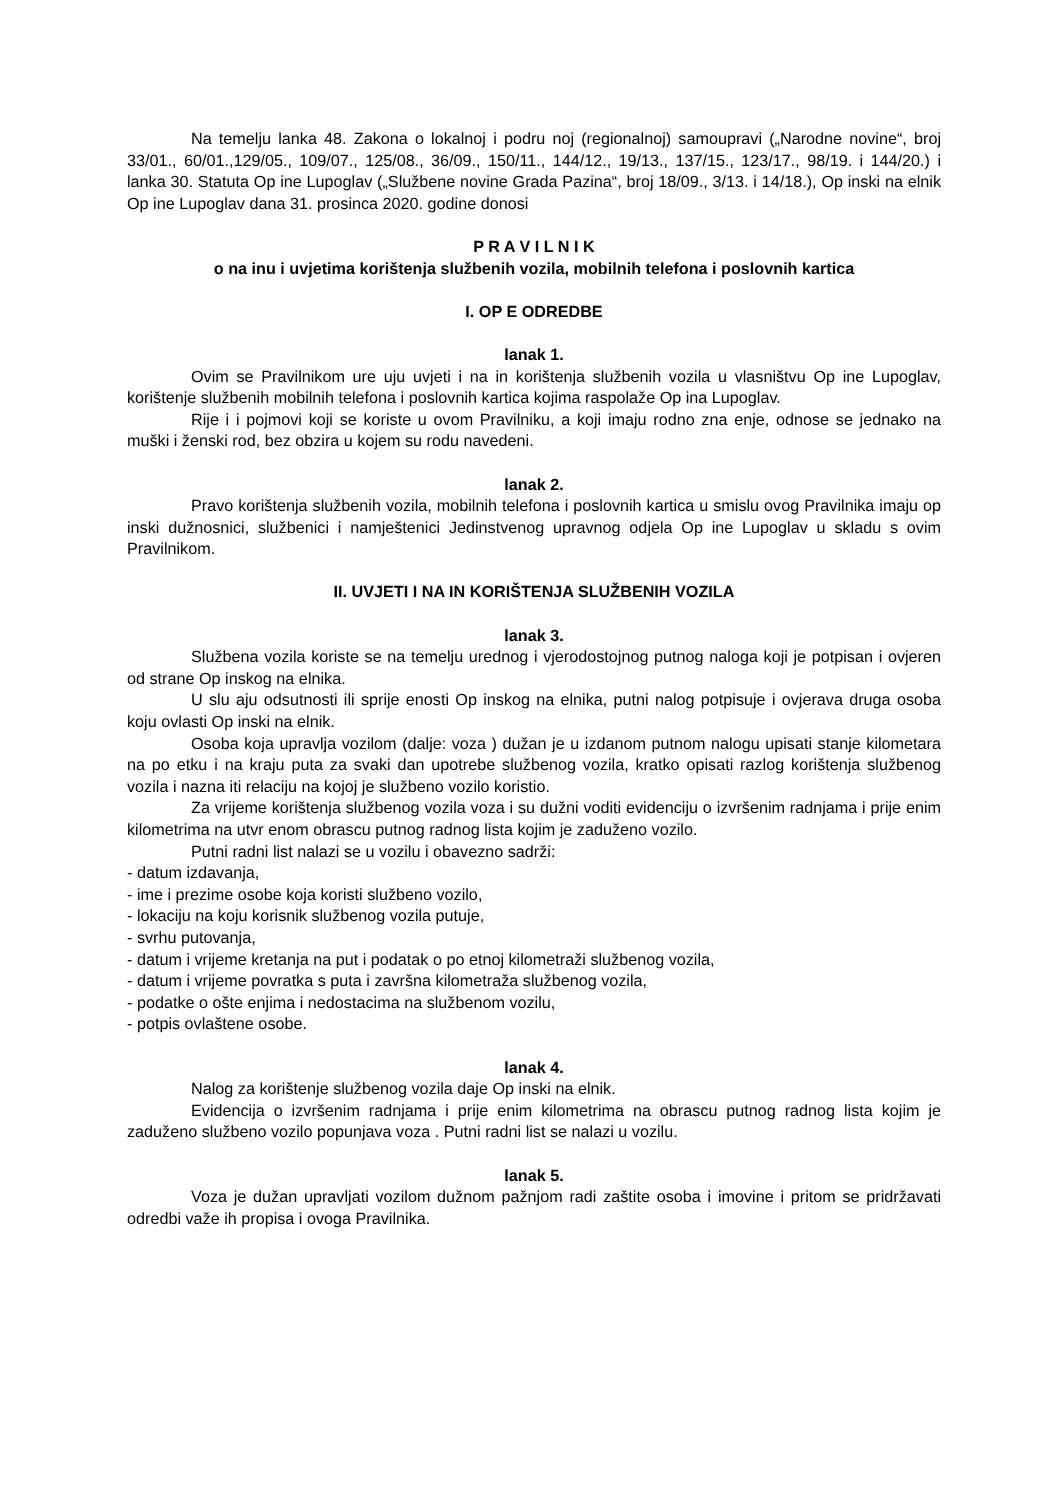Na temelju lanka 48. Zakona o lokalnoj i podru noj (regionalnoj) samoupravi („Narodne novine“, broj 33/01., 60/01.,129/05., 109/07., 125/08., 36/09., 150/11., 144/12., 19/13., 137/15., 123/17., 98/19. i 144/20.) i lanka 30. Statuta Op ine Lupoglav („Službene novine Grada Pazina“, broj 18/09., 3/13. i 14/18.), Op inski na elnik Op ine Lupoglav dana 31. prosinca 2020. godine donosi
P R A V I L N I K
o na inu i uvjetima korištenja službenih vozila, mobilnih telefona i poslovnih kartica
I. OP E ODREDBE
lanak 1.
Ovim se Pravilnikom ure uju uvjeti i na in korištenja službenih vozila u vlasništvu Op ine Lupoglav, korištenje službenih mobilnih telefona i poslovnih kartica kojima raspolaže Op ina Lupoglav.
Rije i i pojmovi koji se koriste u ovom Pravilniku, a koji imaju rodno zna enje, odnose se jednako na muški i ženski rod, bez obzira u kojem su rodu navedeni.
lanak 2.
Pravo korištenja službenih vozila, mobilnih telefona i poslovnih kartica u smislu ovog Pravilnika imaju op inski dužnosnici, službenici i namještenici Jedinstvenog upravnog odjela Op ine Lupoglav u skladu s ovim Pravilnikom.
II. UVJETI I NA IN KORIŠTENJA SLUŽBENIH VOZILA
lanak 3.
Službena vozila koriste se na temelju urednog i vjerodostojnog putnog naloga koji je potpisan i ovjeren od strane Op inskog na elnika.
U slu aju odsutnosti ili sprije enosti Op inskog na elnika, putni nalog potpisuje i ovjerava druga osoba koju ovlasti Op inski na elnik.
Osoba koja upravlja vozilom (dalje: voza ) dužan je u izdanom putnom nalogu upisati stanje kilometara na po etku i na kraju puta za svaki dan upotrebe službenog vozila, kratko opisati razlog korištenja službenog vozila i nazna iti relaciju na kojoj je službeno vozilo koristio.
Za vrijeme korištenja službenog vozila voza i su dužni voditi evidenciju o izvršenim radnjama i prije enim kilometrima na utvr enom obrascu putnog radnog lista kojim je zaduženo vozilo.
Putni radni list nalazi se u vozilu i obavezno sadrži:
- datum izdavanja,
- ime i prezime osobe koja koristi službeno vozilo,
- lokaciju na koju korisnik službenog vozila putuje,
- svrhu putovanja,
- datum i vrijeme kretanja na put i podatak o po etnoj kilometraži službenog vozila,
- datum i vrijeme povratka s puta i završna kilometraža službenog vozila,
- podatke o ošte enjima i nedostacima na službenom vozilu,
- potpis ovlaštene osobe.
lanak 4.
Nalog za korištenje službenog vozila daje Op inski na elnik.
Evidencija o izvršenim radnjama i prije enim kilometrima na obrascu putnog radnog lista kojim je zaduženo službeno vozilo popunjava voza . Putni radni list se nalazi u vozilu.
lanak 5.
Voza je dužan upravljati vozilom dužnom pažnjom radi zaštite osoba i imovine i pritom se pridržavati odredbi važe ih propisa i ovoga Pravilnika.